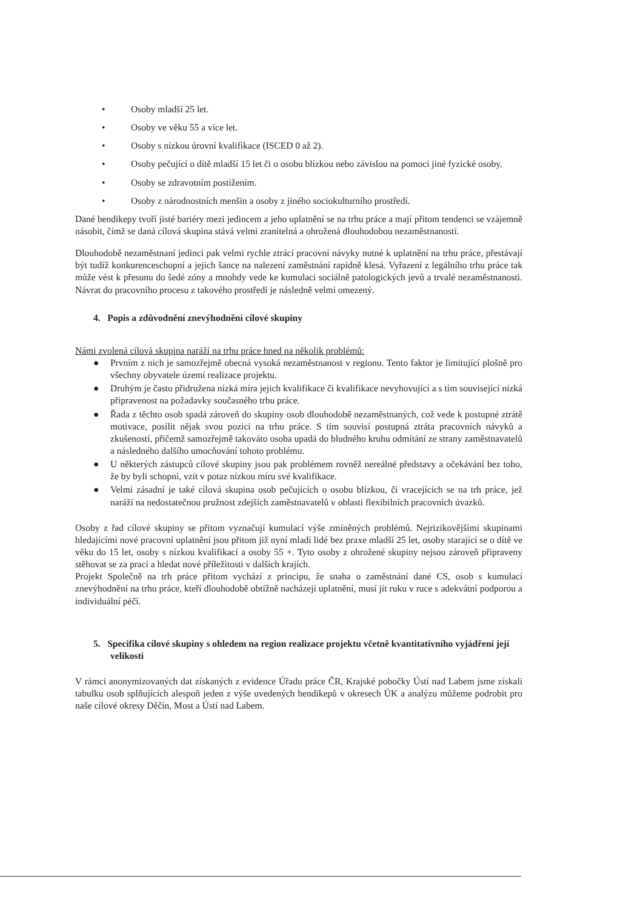• Osoby mladší 25 let.
• Osoby ve věku 55 a více let.
• Osoby s nízkou úrovní kvalifikace (ISCED 0 až 2).
• Osoby pečující o dítě mladší 15 let či o osobu blízkou nebo závislou na pomoci jiné fyzické osoby.
• Osoby se zdravotním postižením.
• Osoby z národnostních menšin a osoby z jiného sociokulturního prostředí.
Dané hendikepy tvoří jisté bariéry mezi jedincem a jeho uplatnění se na trhu práce a mají přitom tendenci se vzájemně násobit, čímž se daná cílová skupina stává velmi zranitelná a ohrožená dlouhodobou nezaměstnaností.
Dlouhodobě nezaměstnaní jedinci pak velmi rychle ztrácí pracovní návyky nutné k uplatnění na trhu práce, přestávají být tudíž konkurenceschopní a jejich šance na nalezení zaměstnání rapidně klesá. Vyřazení z legálního trhu práce tak může vést k přesunu do šedé zóny a mnohdy vede ke kumulaci sociálně patologických jevů a trvalé nezaměstnanosti. Návrat do pracovního procesu z takového prostředí je následně velmi omezený.
4. Popis a zdůvodnění znevýhodnění cílové skupiny
Námi zvolená cílová skupina naráží na trhu práce hned na několik problémů:
● Prvním z nich je samozřejmě obecná vysoká nezaměstnanost v regionu. Tento faktor je limitující plošně pro všechny obyvatele území realizace projektu.
● Druhým je často přidružena nízká míra jejich kvalifikace či kvalifikace nevyhovující a s tím související nízká připravenost na požadavky současného trhu práce.
● Řada z těchto osob spadá zároveň do skupiny osob dlouhodobě nezaměstnaných, což vede k postupné ztrátě motivace, posílit nějak svou pozici na trhu práce. S tím souvisí postupná ztráta pracovních návyků a zkušeností, přičemž samozřejmě takováto osoba upadá do bludného kruhu odmítání ze strany zaměstnavatelů a následného dalšího umocňování tohoto problému.
● U některých zástupců cílové skupiny jsou pak problémem rovněž nereálné představy a očekávání bez toho, že by byli schopni, vzít v potaz nízkou míru své kvalifikace.
● Velmi zásadní je také cílová skupina osob pečujících o osobu blízkou, či vracejících se na trh práce, jež naráží na nedostatečnou pružnost zdejších zaměstnavatelů v oblasti flexibilních pracovních úvazků.
Osoby z řad cílové skupiny se přitom vyznačují kumulací výše zmíněných problémů. Nejrizikovějšími skupinami hledajícími nové pracovní uplatnění jsou přitom již nyní mladí lidé bez praxe mladší 25 let, osoby starající se o dítě ve věku do 15 let, osoby s nízkou kvalifikací a osoby 55 +. Tyto osoby z ohrožené skupiny nejsou zároveň připraveny stěhovat se za prací a hledat nové příležitosti v dalších krajích.
Projekt Společně na trh práce přitom vychází z principu, že snaha o zaměstnání dané CS, osob s kumulací znevýhodnění na trhu práce, kteří dlouhodobě obtížně nacházejí uplatnění, musí jít ruku v ruce s adekvátní podporou a individuální péčí.
5. Specifika cílové skupiny s ohledem na region realizace projektu včetně kvantitativního vyjádření její velikosti
V rámci anonymizovaných dat získaných z evidence Úřadu práce ČR, Krajské pobočky Ústí nad Labem jsme získali tabulku osob splňujících alespoň jeden z výše uvedených hendikepů v okresech ÚK a analýzu můžeme podrobit pro naše cílové okresy Děčín, Most a Ústí nad Labem.